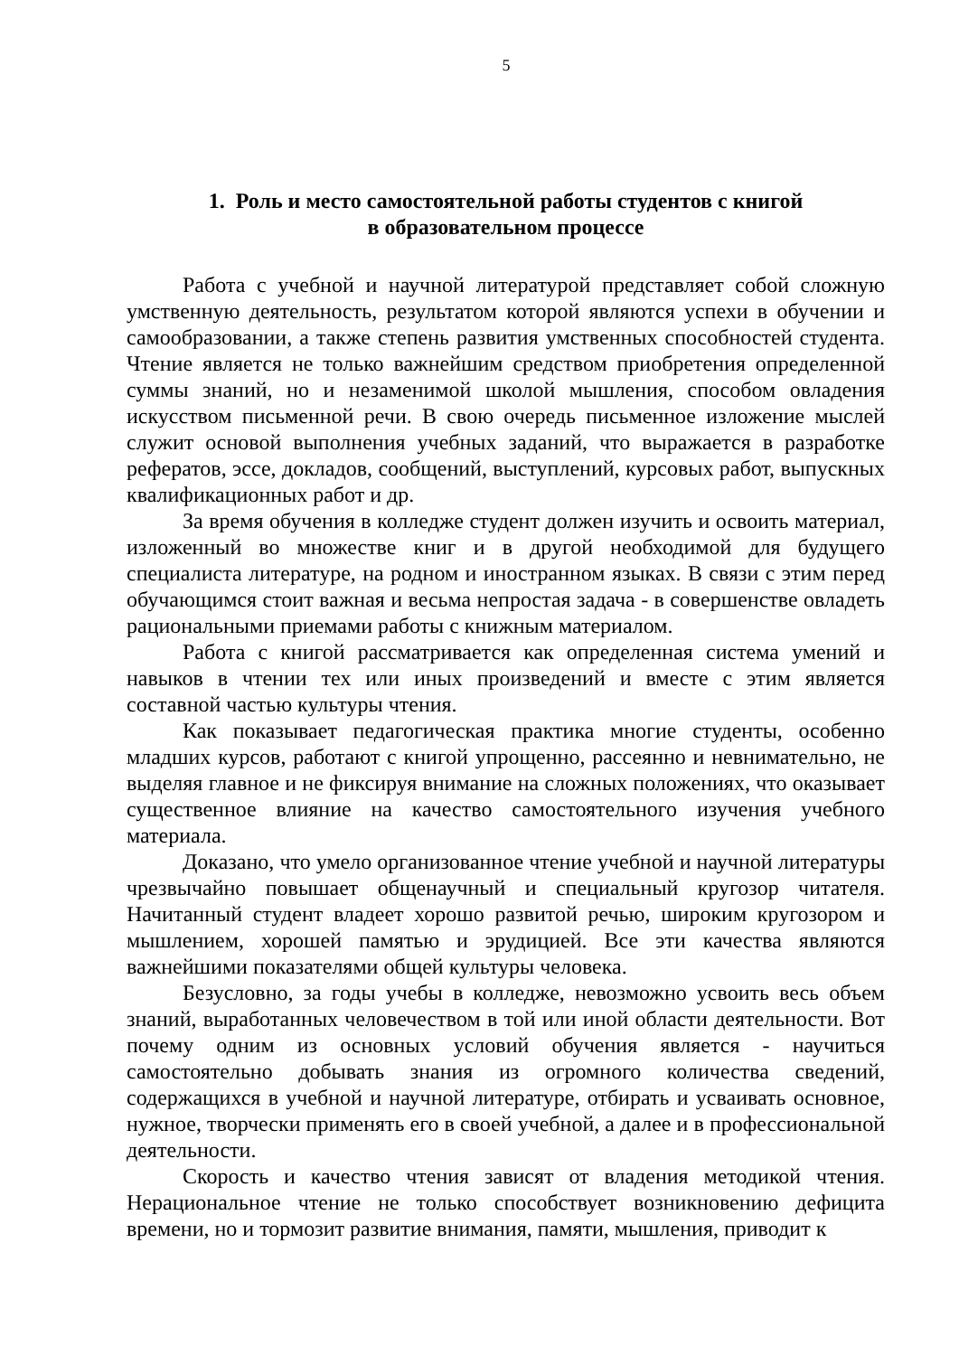5
1. Роль и место самостоятельной работы студентов с книгой
в образовательном процессе
Работа с учебной и научной литературой представляет собой сложную умственную деятельность, результатом которой являются успехи в обучении и самообразовании, а также степень развития умственных способностей студента. Чтение является не только важнейшим средством приобретения определенной суммы знаний, но и незаменимой школой мышления, способом овладения искусством письменной речи. В свою очередь письменное изложение мыслей служит основой выполнения учебных заданий, что выражается в разработке рефератов, эссе, докладов, сообщений, выступлений, курсовых работ, выпускных квалификационных работ и др.
За время обучения в колледже студент должен изучить и освоить материал, изложенный во множестве книг и в другой необходимой для будущего специалиста литературе, на родном и иностранном языках. В связи с этим перед обучающимся стоит важная и весьма непростая задача - в совершенстве овладеть рациональными приемами работы с книжным материалом.
Работа с книгой рассматривается как определенная система умений и навыков в чтении тех или иных произведений и вместе с этим является составной частью культуры чтения.
Как показывает педагогическая практика многие студенты, особенно младших курсов, работают с книгой упрощенно, рассеянно и невнимательно, не выделяя главное и не фиксируя внимание на сложных положениях, что оказывает существенное влияние на качество самостоятельного изучения учебного материала.
Доказано, что умело организованное чтение учебной и научной литературы чрезвычайно повышает общенаучный и специальный кругозор читателя. Начитанный студент владеет хорошо развитой речью, широким кругозором и мышлением, хорошей памятью и эрудицией. Все эти качества являются важнейшими показателями общей культуры человека.
Безусловно, за годы учебы в колледже, невозможно усвоить весь объем знаний, выработанных человечеством в той или иной области деятельности. Вот почему одним из основных условий обучения является - научиться самостоятельно добывать знания из огромного количества сведений, содержащихся в учебной и научной литературе, отбирать и усваивать основное, нужное, творчески применять его в своей учебной, а далее и в профессиональной деятельности.
Скорость и качество чтения зависят от владения методикой чтения. Нерациональное чтение не только способствует возникновению дефицита времени, но и тормозит развитие внимания, памяти, мышления, приводит к